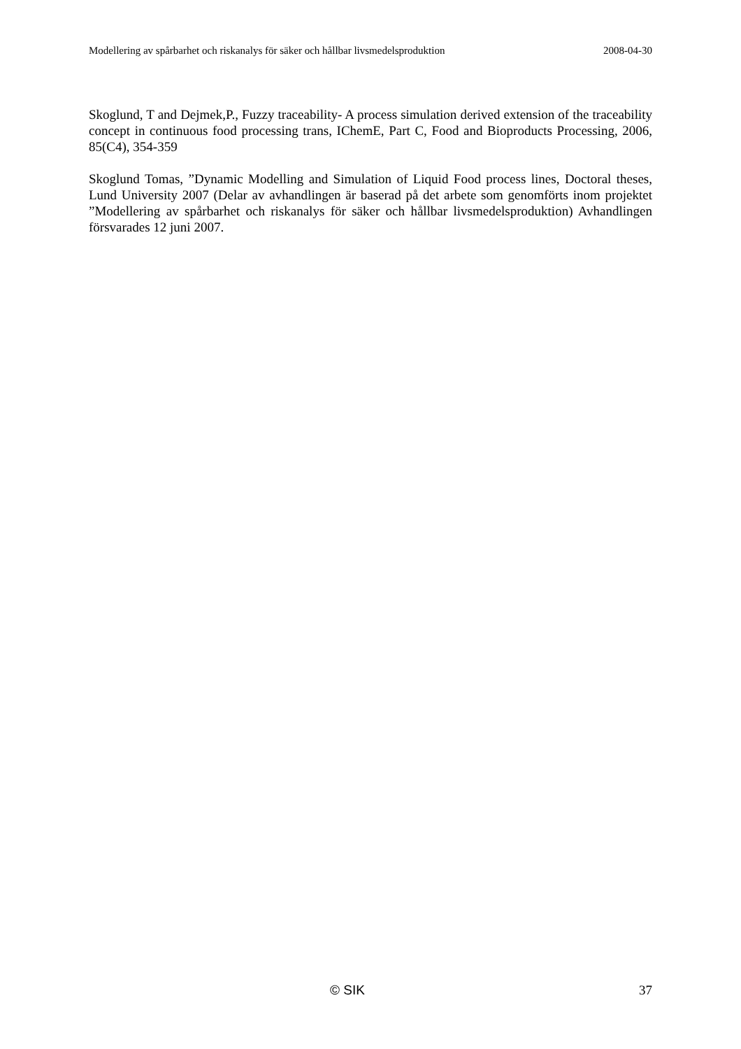Modellering av spårbarhet och riskanalys för säker och hållbar livsmedelsproduktion 2008-04-30
Skoglund, T and Dejmek,P., Fuzzy traceability- A process simulation derived extension of the traceability concept in continuous food processing trans, IChemE, Part C, Food and Bioproducts Processing, 2006, 85(C4), 354-359
Skoglund Tomas, ”Dynamic Modelling and Simulation of Liquid Food process lines, Doctoral theses, Lund University 2007 (Delar av avhandlingen är baserad på det arbete som genomförts inom projektet ”Modellering av spårbarhet och riskanalys för säker och hållbar livsmedelsproduktion) Avhandlingen försvarades 12 juni 2007.
© SIK 37